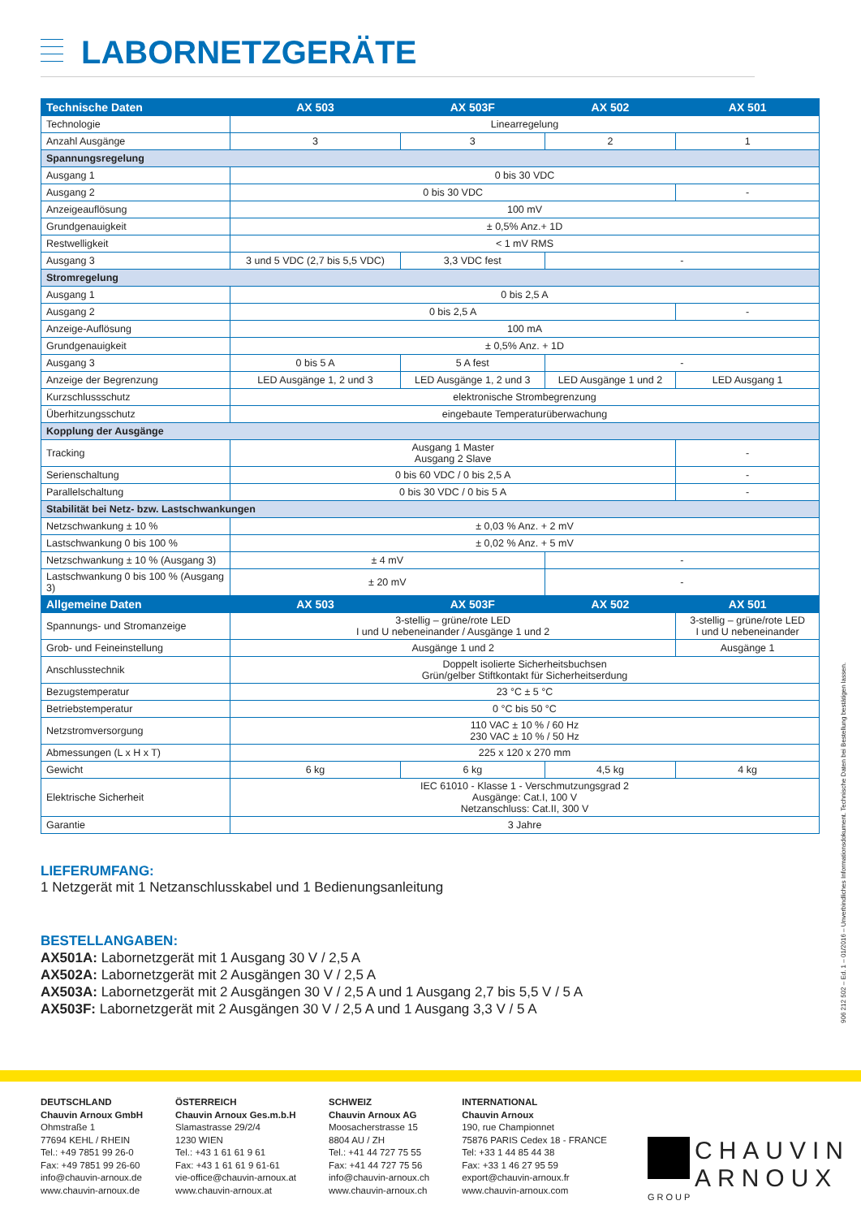LABORNETZGERÄTE
| Technische Daten | AX 503 | AX 503F | AX 502 | AX 501 |
| --- | --- | --- | --- | --- |
| Technologie | Linearregelung | | | |
| Anzahl Ausgänge | 3 | 3 | 2 | 1 |
| Spannungsregelung | | | | |
| Ausgang 1 | 0 bis 30 VDC | | | |
| Ausgang 2 | 0 bis 30 VDC | | | - |
| Anzeigeauflösung | 100 mV | | | |
| Grundgenauigkeit | ± 0,5% Anz.+ 1D | | | |
| Restwelligkeit | < 1 mV RMS | | | |
| Ausgang 3 | 3 und 5 VDC (2,7 bis 5,5 VDC) | 3,3 VDC fest | - | |
| Stromregelung | | | | |
| Ausgang 1 | 0 bis 2,5 A | | | |
| Ausgang 2 | 0 bis 2,5 A | | | - |
| Anzeige-Auflösung | 100 mA | | | |
| Grundgenauigkeit | ± 0,5% Anz. + 1D | | | |
| Ausgang 3 | 0 bis 5 A | 5 A fest | - | |
| Anzeige der Begrenzung | LED Ausgänge 1, 2 und 3 | LED Ausgänge 1, 2 und 3 | LED Ausgänge 1 und 2 | LED Ausgang 1 |
| Kurzschlussschutz | elektronische Strombegrenzung | | | |
| Überhitzungsschutz | eingebaute Temperaturüberwachung | | | |
| Kopplung der Ausgänge | | | | |
| Tracking | Ausgang 1 Master Ausgang 2 Slave | | | - |
| Serienschaltung | 0 bis 60 VDC / 0 bis 2,5 A | | | - |
| Parallelschaltung | 0 bis 30 VDC / 0 bis 5 A | | | - |
| Stabilität bei Netz- bzw. Lastschwankungen | | | | |
| Netzschwankung ± 10 % | ± 0,03 % Anz. + 2 mV | | | |
| Lastschwankung 0 bis 100 % | ± 0,02 % Anz. + 5 mV | | | |
| Netzschwankung ± 10 % (Ausgang 3) | ± 4 mV | | - | |
| Lastschwankung 0 bis 100 % (Ausgang 3) | ± 20 mV | | - | |
| Allgemeine Daten | AX 503 | AX 503F | AX 502 | AX 501 |
| Spannungs- und Stromanzeige | 3-stellig – grüne/rote LED I und U nebeneinander / Ausgänge 1 und 2 | | | 3-stellig – grüne/rote LED I und U nebeneinander |
| Grob- und Feineinstellung | Ausgänge 1 und 2 | | | Ausgänge 1 |
| Anschlusstechnik | Doppelt isolierte Sicherheitsbuchsen Grün/gelber Stiftkontakt für Sicherheitserdung | | | |
| Bezugstemperatur | 23 °C ± 5 °C | | | |
| Betriebstemperatur | 0 °C bis 50 °C | | | |
| Netzstromversorgung | 110 VAC ± 10 % / 60 Hz 230 VAC ± 10 % / 50 Hz | | | |
| Abmessungen (L x H x T) | 225 x 120 x 270 mm | | | |
| Gewicht | 6 kg | 6 kg | 4,5 kg | 4 kg |
| Elektrische Sicherheit | IEC 61010 - Klasse 1 - Verschmutzungsgrad 2 Ausgänge: Cat.I, 100 V Netzanschluss: Cat.II, 300 V | | | |
| Garantie | 3 Jahre | | | |
LIEFERUMFANG:
1 Netzgerät mit 1 Netzanschlusskabel und 1 Bedienungsanleitung
BESTELLANGABEN:
AX501A: Labornetzgerät mit 1 Ausgang 30 V / 2,5 A
AX502A: Labornetzgerät mit 2 Ausgängen 30 V / 2,5 A
AX503A: Labornetzgerät mit 2 Ausgängen 30 V / 2,5 A und 1 Ausgang 2,7 bis 5,5 V / 5 A
AX503F: Labornetzgerät mit 2 Ausgängen 30 V / 2,5 A und 1 Ausgang 3,3 V / 5 A
906 212 502 – Ed. 1 – 01/2016 – Unverbindliches Informationsdokument. Technische Daten bei Bestellung bestätigen lassen.
DEUTSCHLAND
Chauvin Arnoux GmbH
Ohmstraße 1
77694 KEHL / RHEIN
Tel.: +49 7851 99 26-0
Fax: +49 7851 99 26-60
info@chauvin-arnoux.de
www.chauvin-arnoux.de
ÖSTERREICH
Chauvin Arnoux Ges.m.b.H
Slamastrasse 29/2/4
1230 WIEN
Tel.: +43 1 61 61 9 61
Fax: +43 1 61 61 9 61-61
vie-office@chauvin-arnoux.at
www.chauvin-arnoux.at
SCHWEIZ
Chauvin Arnoux AG
Moosacherstrasse 15
8804 AU / ZH
Tel.: +41 44 727 75 55
Fax: +41 44 727 75 56
info@chauvin-arnoux.ch
www.chauvin-arnoux.ch
INTERNATIONAL
Chauvin Arnoux
190, rue Championnet
75876 PARIS Cedex 18 - FRANCE
Tel: +33 1 44 85 44 38
Fax: +33 1 46 27 95 59
export@chauvin-arnoux.fr
www.chauvin-arnoux.com
CHAUVIN
ARNOUX
GROUP